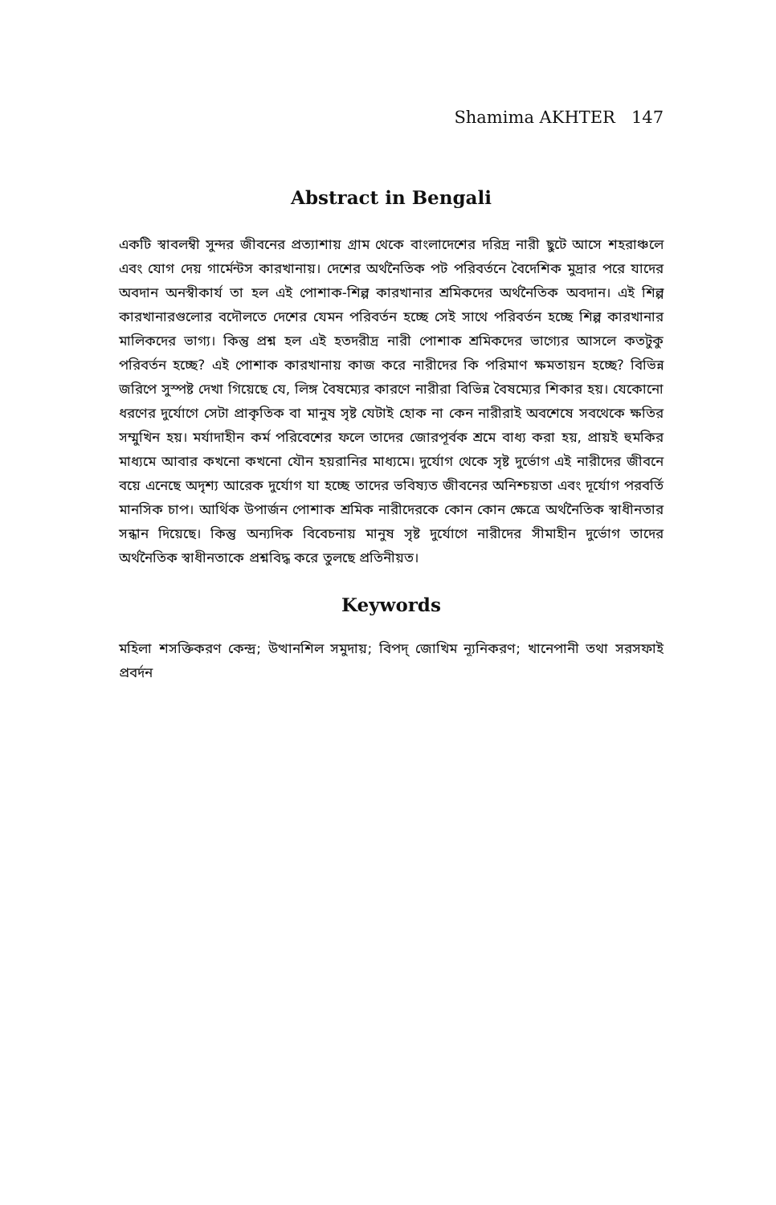Shamima AKHTER 147
Abstract in Bengali
একটি স্বাবলম্বী সুন্দর জীবনের প্রত্যাশায় গ্রাম থেকে বাংলাদেশের দরিদ্র নারী ছুটে আসে শহরাঞ্চলে এবং যোগ দেয় গার্মেন্টস কারখানায়। দেশের অর্থনৈতিক পট পরিবর্তনে বৈদেশিক মুদ্রার পরে যাদের অবদান অনস্বীকার্য তা হল এই পোশাক-শিল্প কারখানার শ্রমিকদের অর্থনৈতিক অবদান। এই শিল্প কারখানারগুলোর বদৌলতে দেশের যেমন পরিবর্তন হচ্ছে সেই সাথে পরিবর্তন হচ্ছে শিল্প কারখানার মালিকদের ভাগ্য। কিন্তু প্রশ্ন হল এই হতদরীদ্র নারী পোশাক শ্রমিকদের ভাগ্যের আসলে কতটুকু পরিবর্তন হচ্ছে? এই পোশাক কারখানায় কাজ করে নারীদের কি পরিমাণ ক্ষমতায়ন হচ্ছে? বিভিন্ন জরিপে সুস্পষ্ট দেখা গিয়েছে যে, লিঙ্গ বৈষম্যের কারণে নারীরা বিভিন্ন বৈষম্যের শিকার হয়। যেকোনো ধরণের দুর্যোগে সেটা প্রাকৃতিক বা মানুষ সৃষ্ট যেটাই হোক না কেন নারীরাই অবশেষে সবথেকে ক্ষতির সম্মুখিন হয়। মর্যাদাহীন কর্ম পরিবেশের ফলে তাদের জোরপূর্বক শ্রমে বাধ্য করা হয়, প্রায়ই হুমকির মাধ্যমে আবার কখনো কখনো যৌন হয়রানির মাধ্যমে। দুর্যোগ থেকে সৃষ্ট দুর্ভোগ এই নারীদের জীবনে বয়ে এনেছে অদৃশ্য আরেক দুর্যোগ যা হচ্ছে তাদের ভবিষ্যত জীবনের অনিশ্চয়তা এবং দূর্যোগ পরবর্তি মানসিক চাপ। আর্থিক উপার্জন পোশাক শ্রমিক নারীদেরকে কোন কোন ক্ষেত্রে অর্থনৈতিক স্বাধীনতার সন্ধান দিয়েছে। কিন্তু অন্যদিক বিবেচনায় মানুষ সৃষ্ট দুর্যোগে নারীদের সীমাহীন দুর্ভোগ তাদের অর্থনৈতিক স্বাধীনতাকে প্রশ্নবিদ্ধ করে তুলছে প্রতিনীয়ত।
Keywords
মহিলা শসক্তিকরণ কেন্দ্র; উত্থানশিল সমুদায়; বিপদ্ জোখিম ন্যূনিকরণ; খানেপানী তথা সরসফাই প্রবর্দন